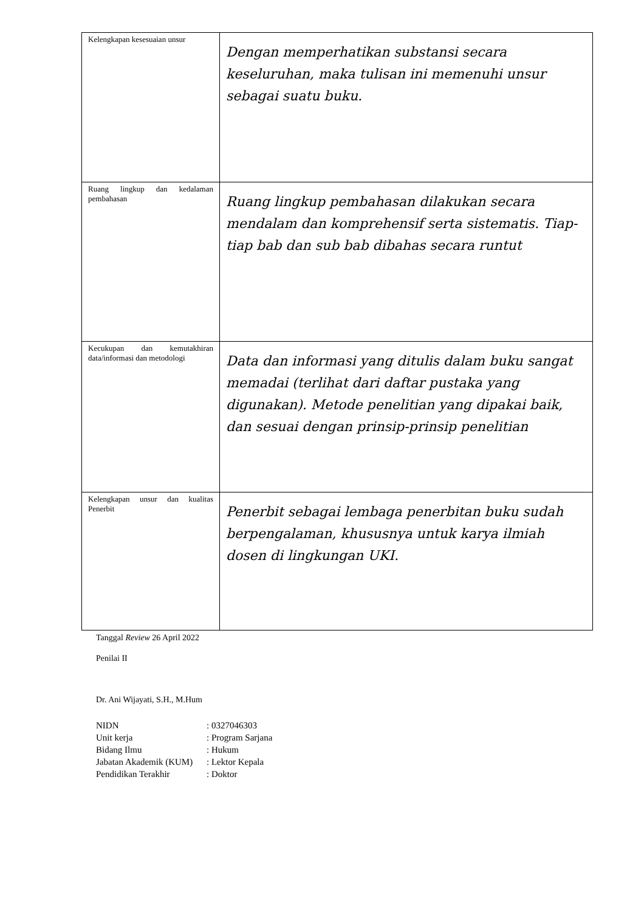| Kelengkapan kesesuaian unsur | Dengan memperhatikan substansi secara keseluruhan, maka tulisan ini memenuhi unsur sebagai suatu buku. |
| Ruang lingkup dan kedalaman pembahasan | Ruang lingkup pembahasan dilakukan secara mendalam dan komprehensif serta sistematis. Tiap-tiap bab dan sub bab dibahas secara runtut |
| Kecukupan dan kemutakhiran data/informasi dan metodologi | Data dan informasi yang ditulis dalam buku sangat memadai (terlihat dari daftar pustaka yang digunakan). Metode penelitian yang dipakai baik, dan sesuai dengan prinsip-prinsip penelitian |
| Kelengkapan unsur dan kualitas Penerbit | Penerbit sebagai lembaga penerbitan buku sudah berpengalaman, khususnya untuk karya ilmiah dosen di lingkungan UKI. |
Tanggal Review 26 April 2022
Penilai II
Dr. Ani Wijayati, S.H., M.Hum
| NIDN | : 0327046303 |
| Unit kerja | : Program Sarjana |
| Bidang Ilmu | : Hukum |
| Jabatan Akademik (KUM) | : Lektor Kepala |
| Pendidikan Terakhir | : Doktor |